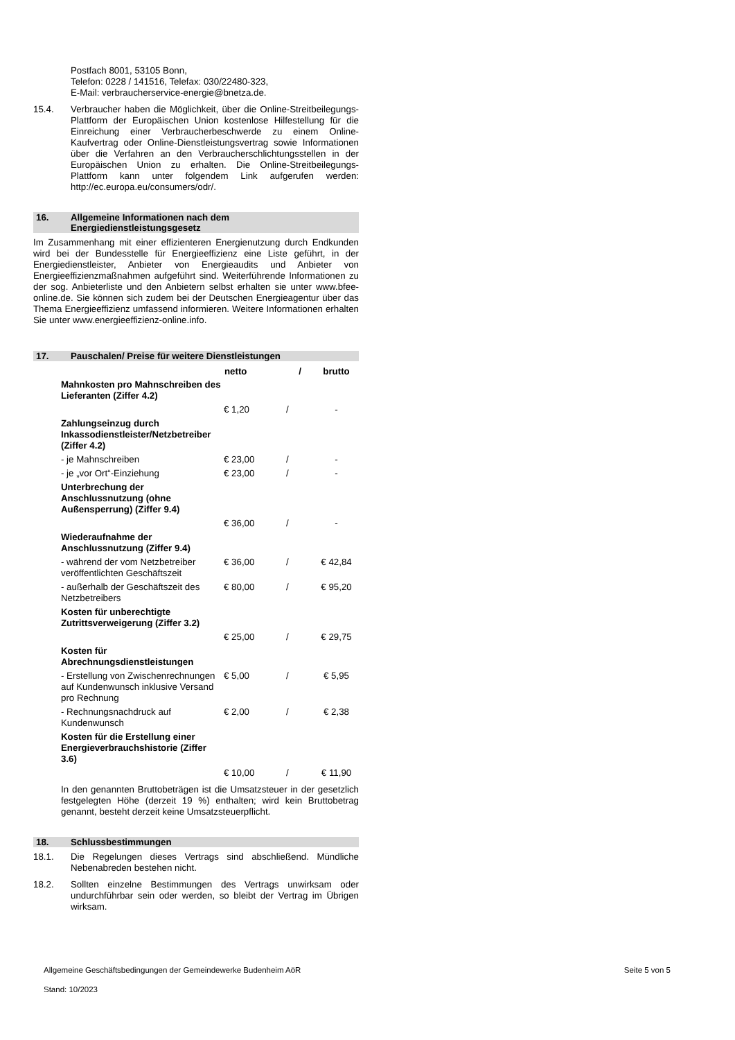Postfach 8001, 53105 Bonn,
Telefon: 0228 / 141516, Telefax: 030/22480-323,
E-Mail: verbraucherservice-energie@bnetza.de.
15.4. Verbraucher haben die Möglichkeit, über die Online-Streitbeilegungs-Plattform der Europäischen Union kostenlose Hilfestellung für die Einreichung einer Verbraucherbeschwerde zu einem Online-Kaufvertrag oder Online-Dienstleistungsvertrag sowie Informationen über die Verfahren an den Verbraucherschlichtungsstellen in der Europäischen Union zu erhalten. Die Online-Streitbeilegungs-Plattform kann unter folgendem Link aufgerufen werden: http://ec.europa.eu/consumers/odr/.
16. Allgemeine Informationen nach dem Energiedienstleistungsgesetz
Im Zusammenhang mit einer effizienteren Energienutzung durch Endkunden wird bei der Bundesstelle für Energieeffizienz eine Liste geführt, in der Energiedienstleister, Anbieter von Energieaudits und Anbieter von Energieeffizienzmaßnahmen aufgeführt sind. Weiterführende Informationen zu der sog. Anbieterliste und den Anbietern selbst erhalten sie unter www.bfee-online.de. Sie können sich zudem bei der Deutschen Energieagentur über das Thema Energieeffizienz umfassend informieren. Weitere Informationen erhalten Sie unter www.energieeffizienz-online.info.
17. Pauschalen/ Preise für weitere Dienstleistungen
| | netto | / | brutto |
| Mahnkosten pro Mahnschreiben des Lieferanten (Ziffer 4.2) | | | |
| | € 1,20 | / | - |
| Zahlungseinzug durch Inkassodienstleister/Netzbetreiber (Ziffer 4.2) | | | |
| - je Mahnschreiben | € 23,00 | / | - |
| - je „vor Ort“-Einziehung | € 23,00 | / | - |
| Unterbrechung der Anschlussnutzung (ohne Außensperrung) (Ziffer 9.4) | | | |
| | € 36,00 | / | - |
| Wiederaufnahme der Anschlussnutzung (Ziffer 9.4) | | | |
| - während der vom Netzbetreiber veröffentlichten Geschäftszeit | € 36,00 | / | € 42,84 |
| - außerhalb der Geschäftszeit des Netzbetreibers | € 80,00 | / | € 95,20 |
| Kosten für unberechtigte Zutrittsverweigerung (Ziffer 3.2) | | | |
| | € 25,00 | / | € 29,75 |
| Kosten für Abrechnungsdienstleistungen | | | |
| - Erstellung von Zwischenrechnungen auf Kundenwunsch inklusive Versand pro Rechnung | € 5,00 | / | € 5,95 |
| - Rechnungsnachdruck auf Kundenwunsch | € 2,00 | / | € 2,38 |
| Kosten für die Erstellung einer Energieverbrauchshistorie (Ziffer 3.6) | | | |
| | € 10,00 | / | € 11,90 |
In den genannten Bruttobeträgen ist die Umsatzsteuer in der gesetzlich festgelegten Höhe (derzeit 19 %) enthalten; wird kein Bruttobetrag genannt, besteht derzeit keine Umsatzsteuerpflicht.
18. Schlussbestimmungen
18.1. Die Regelungen dieses Vertrags sind abschließend. Mündliche Nebenabreden bestehen nicht.
18.2. Sollten einzelne Bestimmungen des Vertrags unwirksam oder undurchführbar sein oder werden, so bleibt der Vertrag im Übrigen wirksam.
Allgemeine Geschäftsbedingungen der Gemeindewerke Budenheim AöR Seite 5 von 5
Stand: 10/2023